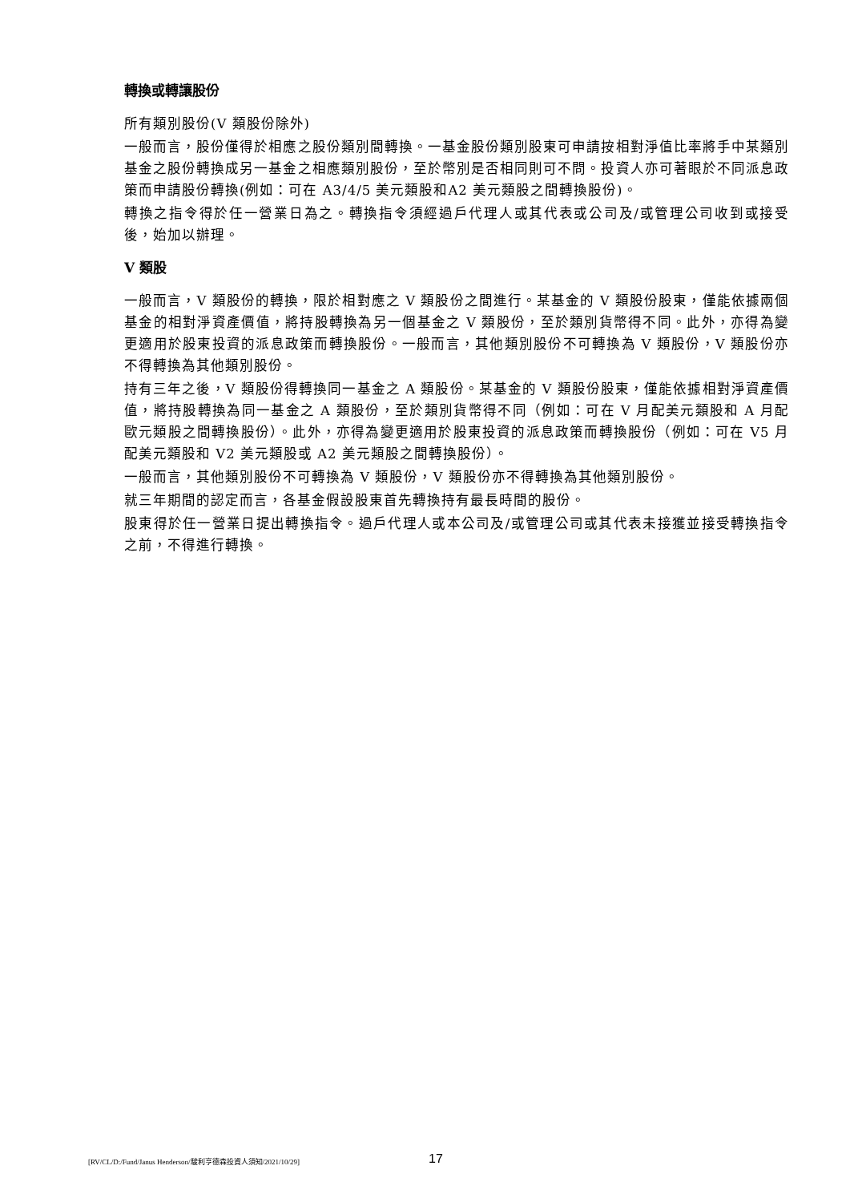轉換或轉讓股份
所有類別股份(V 類股份除外)
一般而言，股份僅得於相應之股份類別間轉換。一基金股份類別股東可申請按相對淨值比率將手中某類別基金之股份轉換成另一基金之相應類別股份，至於幣別是否相同則可不問。投資人亦可著眼於不同派息政策而申請股份轉換(例如：可在 A3/4/5 美元類股和A2 美元類股之間轉換股份)。
轉換之指令得於任一營業日為之。轉換指令須經過戶代理人或其代表或公司及/或管理公司收到或接受後，始加以辦理。
V 類股
一般而言，V 類股份的轉換，限於相對應之 V 類股份之間進行。某基金的 V 類股份股東，僅能依據兩個基金的相對淨資產價值，將持股轉換為另一個基金之 V 類股份，至於類別貨幣得不同。此外，亦得為變更適用於股東投資的派息政策而轉換股份。一般而言，其他類別股份不可轉換為 V 類股份，V 類股份亦不得轉換為其他類別股份。
持有三年之後，V 類股份得轉換同一基金之 A 類股份。某基金的 V 類股份股東，僅能依據相對淨資產價值，將持股轉換為同一基金之 A 類股份，至於類別貨幣得不同（例如：可在 V 月配美元類股和 A 月配歐元類股之間轉換股份）。此外，亦得為變更適用於股東投資的派息政策而轉換股份（例如：可在 V5 月配美元類股和 V2 美元類股或 A2 美元類股之間轉換股份）。
一般而言，其他類別股份不可轉換為 V 類股份，V 類股份亦不得轉換為其他類別股份。
就三年期間的認定而言，各基金假設股東首先轉換持有最長時間的股份。
股東得於任一營業日提出轉換指令。過戶代理人或本公司及/或管理公司或其代表未接獲並接受轉換指令之前，不得進行轉換。
[RV/CL/D:/Fund/Janus Henderson/駿利亨德森投資人須知/2021/10/29] 17